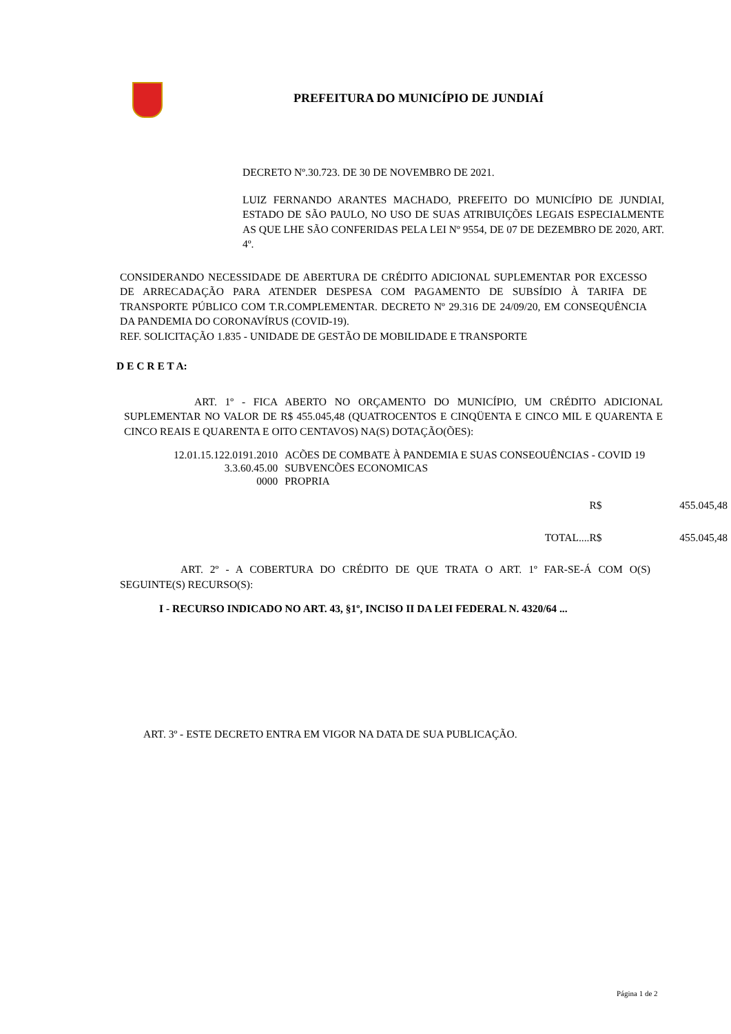PREFEITURA DO MUNICÍPIO DE JUNDIAÍ
DECRETO Nº.30.723. DE 30 DE NOVEMBRO DE 2021.
LUIZ FERNANDO ARANTES MACHADO, PREFEITO DO MUNICÍPIO DE JUNDIAI, ESTADO DE SÃO PAULO, NO USO DE SUAS ATRIBUIÇÕES LEGAIS ESPECIALMENTE AS QUE LHE SÃO CONFERIDAS PELA LEI Nº 9554, DE 07 DE DEZEMBRO DE 2020, ART. 4º.
CONSIDERANDO NECESSIDADE DE ABERTURA DE CRÉDITO ADICIONAL SUPLEMENTAR POR EXCESSO DE ARRECADAÇÃO PARA ATENDER DESPESA COM PAGAMENTO DE SUBSÍDIO À TARIFA DE TRANSPORTE PÚBLICO COM T.R.COMPLEMENTAR. DECRETO Nº 29.316 DE 24/09/20, EM CONSEQUÊNCIA DA PANDEMIA DO CORONAVÍRUS (COVID-19).
REF. SOLICITAÇÃO 1.835 - UNIDADE DE GESTÃO DE MOBILIDADE E TRANSPORTE
D E C R E T A:
ART. 1º - FICA ABERTO NO ORÇAMENTO DO MUNICÍPIO, UM CRÉDITO ADICIONAL SUPLEMENTAR NO VALOR DE R$ 455.045,48 (QUATROCENTOS E CINQÜENTA E CINCO MIL E QUARENTA E CINCO REAIS E QUARENTA E OITO CENTAVOS) NA(S) DOTAÇÃO(ÕES):
| 12.01.15.122.0191.2010 | ACÕES DE COMBATE À PANDEMIA E SUAS CONSEOUÊNCIAS - COVID 19 |
| 3.3.60.45.00 | SUBVENCÕES ECONOMICAS |
| 0000 | PROPRIA |
| R$ | 455.045,48 |
| TOTAL....R$ | 455.045,48 |
ART. 2º - A COBERTURA DO CRÉDITO DE QUE TRATA O ART. 1º FAR-SE-Á COM O(S) SEGUINTE(S) RECURSO(S):
I - RECURSO INDICADO NO ART. 43, §1º, INCISO II DA LEI FEDERAL N. 4320/64 ...
ART. 3º - ESTE DECRETO ENTRA EM VIGOR NA DATA DE SUA PUBLICAÇÃO.
Página 1 de 2